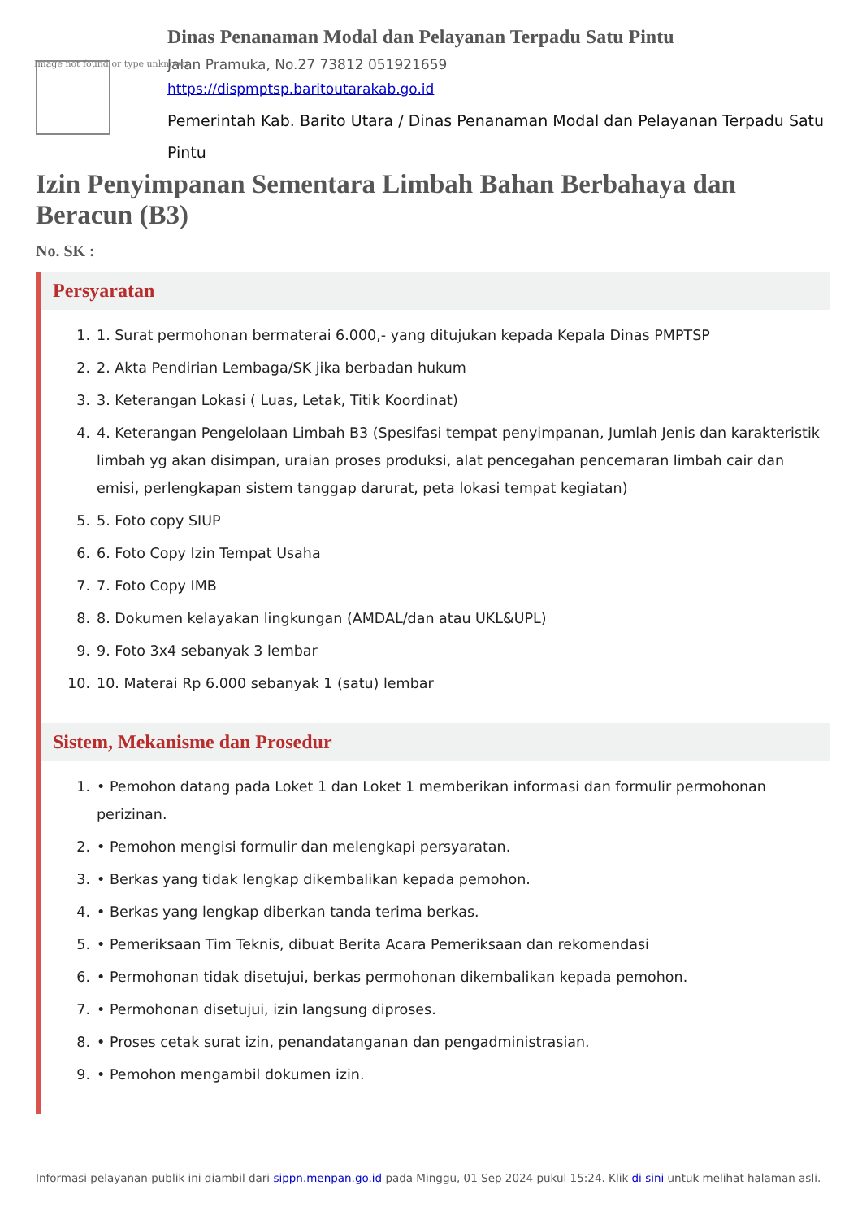Image not found or type unknown
Dinas Penanaman Modal dan Pelayanan Terpadu Satu Pintu
Jalan Pramuka, No.27 73812 051921659
https://dispmptsp.baritoutarakab.go.id
Pemerintah Kab. Barito Utara / Dinas Penanaman Modal dan Pelayanan Terpadu Satu Pintu
Izin Penyimpanan Sementara Limbah Bahan Berbahaya dan Beracun (B3)
No. SK :
Persyaratan
1. 1. Surat permohonan bermaterai 6.000,- yang ditujukan kepada Kepala Dinas PMPTSP
2. 2. Akta Pendirian Lembaga/SK jika berbadan hukum
3. 3. Keterangan Lokasi ( Luas, Letak, Titik Koordinat)
4. 4. Keterangan Pengelolaan Limbah B3 (Spesifasi tempat penyimpanan, Jumlah Jenis dan karakteristik limbah yg akan disimpan, uraian proses produksi, alat pencegahan pencemaran limbah cair dan emisi, perlengkapan sistem tanggap darurat, peta lokasi tempat kegiatan)
5. 5. Foto copy SIUP
6. 6. Foto Copy Izin Tempat Usaha
7. 7. Foto Copy IMB
8. 8. Dokumen kelayakan lingkungan (AMDAL/dan atau UKL&UPL)
9. 9. Foto 3x4 sebanyak 3 lembar
10. 10. Materai Rp 6.000 sebanyak 1 (satu) lembar
Sistem, Mekanisme dan Prosedur
1. • Pemohon datang pada Loket 1 dan Loket 1 memberikan informasi dan formulir permohonan perizinan.
2. • Pemohon mengisi formulir dan melengkapi persyaratan.
3. • Berkas yang tidak lengkap dikembalikan kepada pemohon.
4. • Berkas yang lengkap diberkan tanda terima berkas.
5. • Pemeriksaan Tim Teknis, dibuat Berita Acara Pemeriksaan dan rekomendasi
6. • Permohonan tidak disetujui, berkas permohonan dikembalikan kepada pemohon.
7. • Permohonan disetujui, izin langsung diproses.
8. • Proses cetak surat izin, penandatanganan dan pengadministrasian.
9. • Pemohon mengambil dokumen izin.
Informasi pelayanan publik ini diambil dari sippn.menpan.go.id pada Minggu, 01 Sep 2024 pukul 15:24. Klik di sini untuk melihat halaman asli.